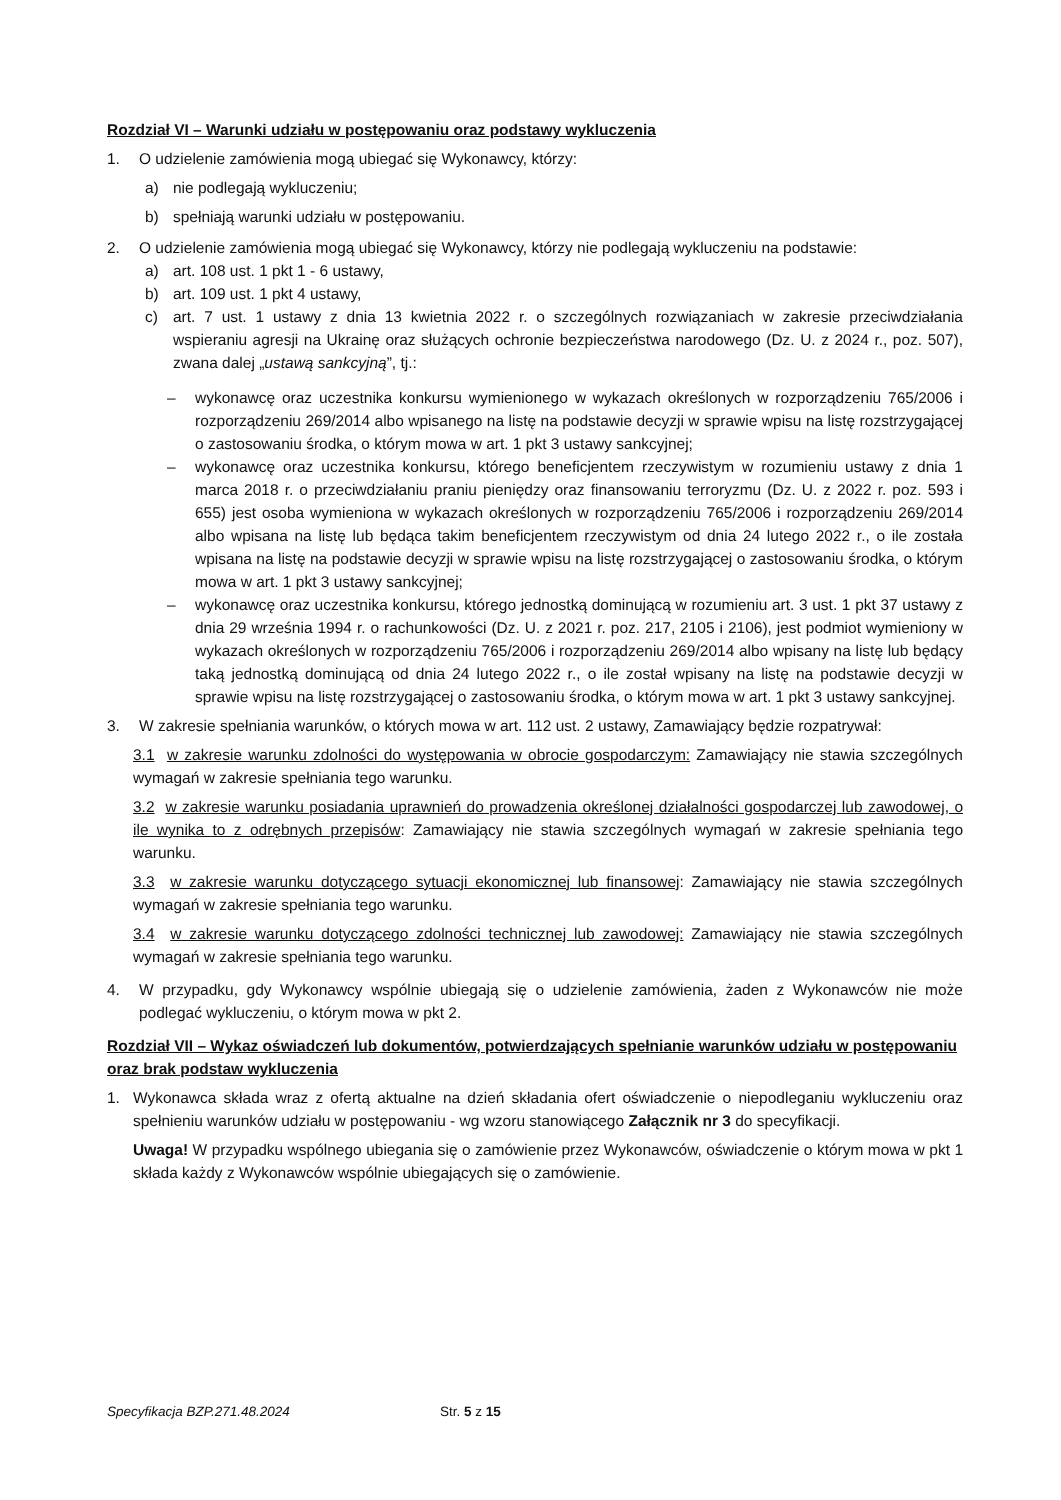Rozdział VI – Warunki udziału w postępowaniu oraz podstawy wykluczenia
1. O udzielenie zamówienia mogą ubiegać się Wykonawcy, którzy:
a) nie podlegają wykluczeniu;
b) spełniają warunki udziału w postępowaniu.
2. O udzielenie zamówienia mogą ubiegać się Wykonawcy, którzy nie podlegają wykluczeniu na podstawie:
a) art. 108 ust. 1 pkt 1 - 6 ustawy,
b) art. 109 ust. 1 pkt 4 ustawy,
c) art. 7 ust. 1 ustawy z dnia 13 kwietnia 2022 r. o szczególnych rozwiązaniach w zakresie przeciwdziałania wspieraniu agresji na Ukrainę oraz służących ochronie bezpieczeństwa narodowego (Dz. U. z 2024 r., poz. 507), zwana dalej „ustawą sankcyjną”, tj.:
– wykonawcę oraz uczestnika konkursu wymienionego w wykazach określonych w rozporządzeniu 765/2006 i rozporządzeniu 269/2014 albo wpisanego na listę na podstawie decyzji w sprawie wpisu na listę rozstrzygającej o zastosowaniu środka, o którym mowa w art. 1 pkt 3 ustawy sankcyjnej;
– wykonawcę oraz uczestnika konkursu, którego beneficjentem rzeczywistym w rozumieniu ustawy z dnia 1 marca 2018 r. o przeciwdziałaniu praniu pieniędzy oraz finansowaniu terroryzmu (Dz. U. z 2022 r. poz. 593 i 655) jest osoba wymieniona w wykazach określonych w rozporządzeniu 765/2006 i rozporządzeniu 269/2014 albo wpisana na listę lub będąca takim beneficjentem rzeczywistym od dnia 24 lutego 2022 r., o ile została wpisana na listę na podstawie decyzji w sprawie wpisu na listę rozstrzygającej o zastosowaniu środka, o którym mowa w art. 1 pkt 3 ustawy sankcyjnej;
– wykonawcę oraz uczestnika konkursu, którego jednostką dominującą w rozumieniu art. 3 ust. 1 pkt 37 ustawy z dnia 29 września 1994 r. o rachunkowości (Dz. U. z 2021 r. poz. 217, 2105 i 2106), jest podmiot wymieniony w wykazach określonych w rozporządzeniu 765/2006 i rozporządzeniu 269/2014 albo wpisany na listę lub będący taką jednostką dominującą od dnia 24 lutego 2022 r., o ile został wpisany na listę na podstawie decyzji w sprawie wpisu na listę rozstrzygającej o zastosowaniu środka, o którym mowa w art. 1 pkt 3 ustawy sankcyjnej.
3. W zakresie spełniania warunków, o których mowa w art. 112 ust. 2 ustawy, Zamawiający będzie rozpatrywał:
3.1 w zakresie warunku zdolności do występowania w obrocie gospodarczym: Zamawiający nie stawia szczególnych wymagań w zakresie spełniania tego warunku.
3.2 w zakresie warunku posiadania uprawnień do prowadzenia określonej działalności gospodarczej lub zawodowej, o ile wynika to z odrębnych przepisów: Zamawiający nie stawia szczególnych wymagań w zakresie spełniania tego warunku.
3.3 w zakresie warunku dotyczącego sytuacji ekonomicznej lub finansowej: Zamawiający nie stawia szczególnych wymagań w zakresie spełniania tego warunku.
3.4 w zakresie warunku dotyczącego zdolności technicznej lub zawodowej: Zamawiający nie stawia szczególnych wymagań w zakresie spełniania tego warunku.
4. W przypadku, gdy Wykonawcy wspólnie ubiegają się o udzielenie zamówienia, żaden z Wykonawców nie może podlegać wykluczeniu, o którym mowa w pkt 2.
Rozdział VII – Wykaz oświadczeń lub dokumentów, potwierdzających spełnianie warunków udziału w postępowaniu oraz brak podstaw wykluczenia
1. Wykonawca składa wraz z ofertą aktualne na dzień składania ofert oświadczenie o niepodleganiu wykluczeniu oraz spełnieniu warunków udziału w postępowaniu - wg wzoru stanowiącego Załącznik nr 3 do specyfikacji.
Uwaga! W przypadku wspólnego ubiegania się o zamówienie przez Wykonawców, oświadczenie o którym mowa w pkt 1 składa każdy z Wykonawców wspólnie ubiegających się o zamówienie.
Specyfikacja BZP.271.48.2024 Str. 5 z 15